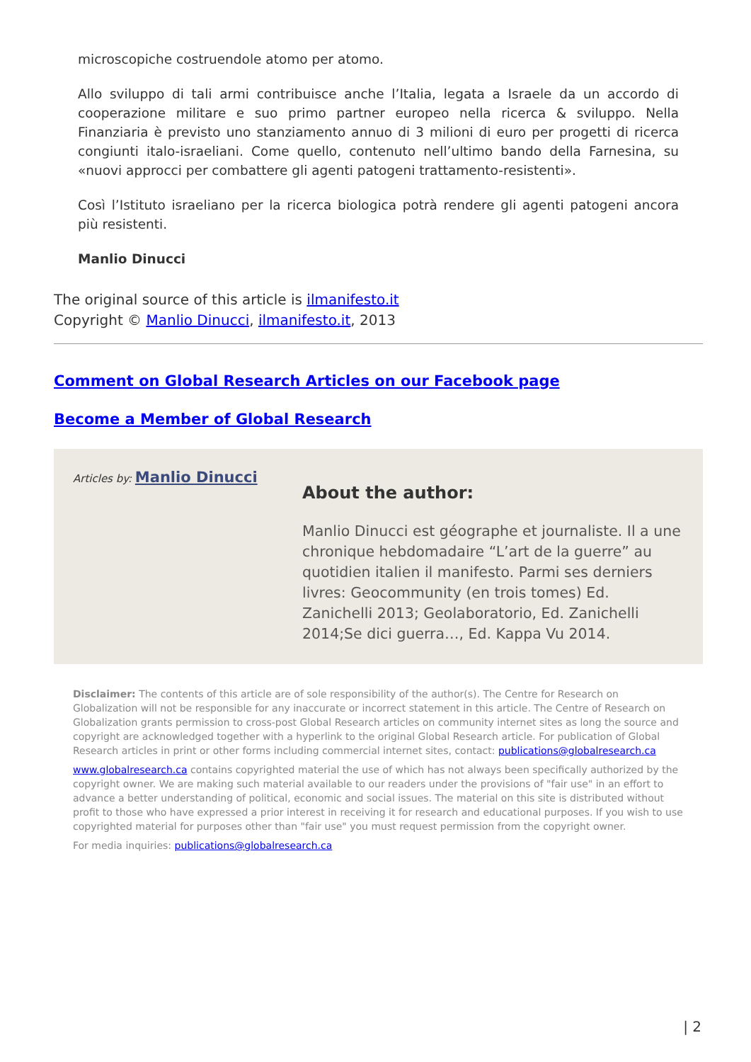microscopiche costruendole atomo per atomo.
Allo sviluppo di tali armi contribuisce anche l’Italia, legata a Israele da un accordo di cooperazione militare e suo primo partner europeo nella ricerca & sviluppo. Nella Finanziaria è previsto uno stanziamento annuo di 3 milioni di euro per progetti di ricerca congiunti italo-israeliani. Come quello, contenuto nell’ultimo bando della Farnesina, su «nuovi approcci per combattere gli agenti patogeni trattamento-resistenti».
Così l’Istituto israeliano per la ricerca biologica potrà rendere gli agenti patogeni ancora più resistenti.
Manlio Dinucci
The original source of this article is ilmanifesto.it
Copyright © Manlio Dinucci, ilmanifesto.it, 2013
Comment on Global Research Articles on our Facebook page
Become a Member of Global Research
Articles by: Manlio Dinucci
About the author:
Manlio Dinucci est géographe et journaliste. Il a une chronique hebdomadaire “L’art de la guerre” au quotidien italien il manifesto. Parmi ses derniers livres: Geocommunity (en trois tomes) Ed. Zanichelli 2013; Geolaboratorio, Ed. Zanichelli 2014;Se dici guerra…, Ed. Kappa Vu 2014.
Disclaimer: The contents of this article are of sole responsibility of the author(s). The Centre for Research on Globalization will not be responsible for any inaccurate or incorrect statement in this article. The Centre of Research on Globalization grants permission to cross-post Global Research articles on community internet sites as long the source and copyright are acknowledged together with a hyperlink to the original Global Research article. For publication of Global Research articles in print or other forms including commercial internet sites, contact: publications@globalresearch.ca
www.globalresearch.ca contains copyrighted material the use of which has not always been specifically authorized by the copyright owner. We are making such material available to our readers under the provisions of "fair use" in an effort to advance a better understanding of political, economic and social issues. The material on this site is distributed without profit to those who have expressed a prior interest in receiving it for research and educational purposes. If you wish to use copyrighted material for purposes other than "fair use" you must request permission from the copyright owner.
For media inquiries: publications@globalresearch.ca
| 2